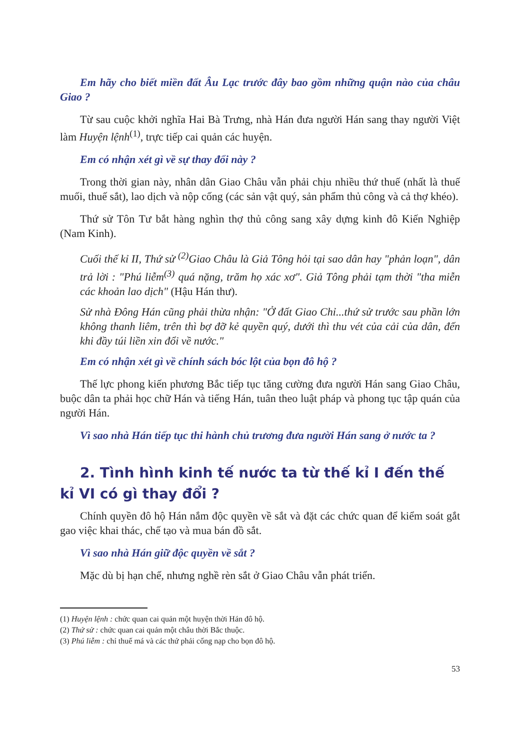Em hãy cho biết miền đất Âu Lạc trước đây bao gồm những quận nào của châu Giao ?
Từ sau cuộc khởi nghĩa Hai Bà Trưng, nhà Hán đưa người Hán sang thay người Việt làm Huyện lệnh<sup>(1)</sup>, trực tiếp cai quản các huyện.
Em có nhận xét gì về sự thay đổi này ?
Trong thời gian này, nhân dân Giao Châu vẫn phải chịu nhiều thứ thuế (nhất là thuế muối, thuế sắt), lao dịch và nộp cống (các sản vật quý, sản phẩm thủ công và cả thợ khéo).
Thứ sử Tôn Tư bắt hàng nghìn thợ thủ công sang xây dựng kinh đô Kiến Nghiệp (Nam Kinh).
Cuối thế kỉ II, Thứ sử <sup>(2)</sup>Giao Châu là Giả Tông hỏi tại sao dân hay "phản loạn", dân trả lời : "Phú liễm<sup>(3)</sup> quá nặng, trăm họ xác xơ". Giả Tông phải tạm thời "tha miễn các khoản lao dịch" (Hậu Hán thư).
Sử nhà Đông Hán cũng phải thừa nhận: "Ở đất Giao Chỉ...thứ sử trước sau phần lớn không thanh liêm, trên thì bợ đỡ kẻ quyền quý, dưới thì thu vét của cải của dân, đến khi đầy túi liền xin đổi về nước."
Em có nhận xét gì về chính sách bóc lột của bọn đô hộ ?
Thế lực phong kiến phương Bắc tiếp tục tăng cường đưa người Hán sang Giao Châu, buộc dân ta phải học chữ Hán và tiếng Hán, tuân theo luật pháp và phong tục tập quán của người Hán.
Vì sao nhà Hán tiếp tục thi hành chủ trương đưa người Hán sang ở nước ta ?
2. Tình hình kinh tế nước ta từ thế kỉ I đến thế kỉ VI có gì thay đổi ?
Chính quyền đô hộ Hán nắm độc quyền về sắt và đặt các chức quan để kiểm soát gắt gao việc khai thác, chế tạo và mua bán đồ sắt.
Vì sao nhà Hán giữ độc quyền về sắt ?
Mặc dù bị hạn chế, nhưng nghề rèn sắt ở Giao Châu vẫn phát triển.
(1) Huyện lệnh : chức quan cai quản một huyện thời Hán đô hộ.
(2) Thứ sử : chức quan cai quản một châu thời Bắc thuộc.
(3) Phú liễm : chỉ thuế má và các thứ phải cống nạp cho bọn đô hộ.
53